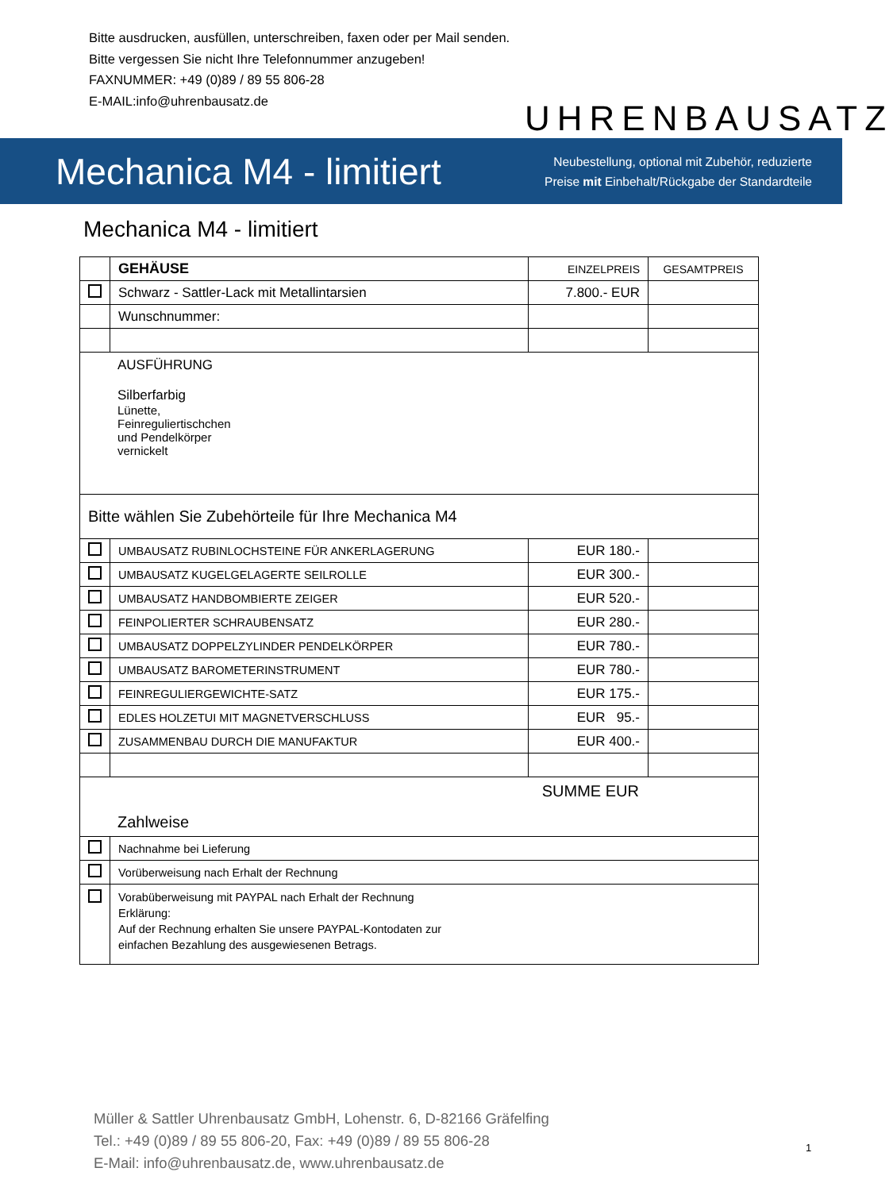Bitte ausdrucken, ausfüllen, unterschreiben, faxen oder per Mail senden.
Bitte vergessen Sie nicht Ihre Telefonnummer anzugeben!
FAXNUMMER: +49 (0)89 / 89 55 806-28
E-MAIL:info@uhrenbausatz.de
UHRENBAUSATZ
Mechanica M4 - limitiert
Neubestellung, optional mit Zubehör, reduzierte
Preise mit Einbehalt/Rückgabe der Standardteile
Mechanica M4 - limitiert
| | GEHÄUSE | EINZELPREIS | GESAMTPREIS |
| | Schwarz - Sattler-Lack mit Metallintarsien | 7.800.- EUR | |
| | Wunschnummer: | | |
| AUSFÜHRUNG Silberfarbig Lünette, Feinreguliertischchen und Pendelkörper vernickelt | | | |
| Bitte wählen Sie Zubehörteile für Ihre Mechanica M4 | | | |
| | UMBAUSATZ RUBINLOCHSTEINE FÜR ANKERLAGERUNG | EUR 180.- | |
| | UMBAUSATZ KUGELGELAGERTE SEILROLLE | EUR 300.- | |
| | UMBAUSATZ HANDBOMBIERTE ZEIGER | EUR 520.- | |
| | FEINPOLIERTER SCHRAUBENSATZ | EUR 280.- | |
| | UMBAUSATZ DOPPELZYLINDER PENDELKÖRPER | EUR 780.- | |
| | UMBAUSATZ BAROMETERINSTRUMENT | EUR 780.- | |
| | FEINREGULIERGEWICHTE-SATZ | EUR 175.- | |
| | EDLES HOLZETUI MIT MAGNETVERSCHLUSS | EUR 95.- | |
| | ZUSAMMENBAU DURCH DIE MANUFAKTUR | EUR 400.- | |
| SUMME EUR Zahlweise | | | |
| | Nachnahme bei Lieferung | | |
| | Vorüberweisung nach Erhalt der Rechnung | | |
| | Vorabüberweisung mit PAYPAL nach Erhalt der Rechnung Erklärung: Auf der Rechnung erhalten Sie unsere PAYPAL-Kontodaten zur einfachen Bezahlung des ausgewiesenen Betrags. | | |
Müller & Sattler Uhrenbausatz GmbH, Lohenstr. 6, D-82166 Gräfelfing
Tel.: +49 (0)89 / 89 55 806-20, Fax: +49 (0)89 / 89 55 806-28
E-Mail: info@uhrenbausatz.de, www.uhrenbausatz.de
1